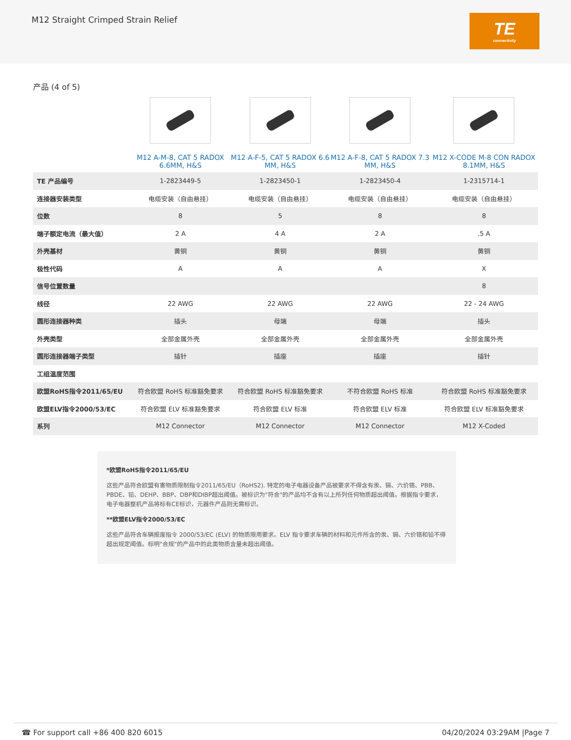M12 Straight Crimped Strain Relief
TE
connectivity
产品 (4 of 5)
| | M12 A-M-8, CAT 5 RADOX 6.6MM, H&S | M12 A-F-5, CAT 5 RADOX 6.6 MM, H&S | M12 A-F-8, CAT 5 RADOX 7.3 MM, H&S | M12 X-CODE M-8 CON RADOX 8.1MM, H&S |
| TE 产品编号 | 1-2823449-5 | 1-2823450-1 | 1-2823450-4 | 1-2315714-1 |
| 连接器安装类型 | 电缆安装（自由悬挂） | 电缆安装（自由悬挂） | 电缆安装（自由悬挂） | 电缆安装（自由悬挂） |
| 位数 | 8 | 5 | 8 | 8 |
| 端子额定电流（最大值） | 2 A | 4 A | 2 A | .5 A |
| 外壳基材 | 黄铜 | 黄铜 | 黄铜 | 黄铜 |
| 极性代码 | A | A | A | X |
| 信号位置数量 | | | | 8 |
| 线径 | 22 AWG | 22 AWG | 22 AWG | 22 - 24 AWG |
| 圆形连接器种类 | 插头 | 母端 | 母端 | 插头 |
| 外壳类型 | 全部金属外壳 | 全部金属外壳 | 全部金属外壳 | 全部金属外壳 |
| 圆形连接器端子类型 | 插针 | 插座 | 插座 | 插针 |
| 工组温度范围 | | | | |
| 欧盟RoHS指令2011/65/EU | 符合欧盟 RoHS 标准豁免要求 | 符合欧盟 RoHS 标准豁免要求 | 不符合欧盟 RoHS 标准 | 符合欧盟 RoHS 标准豁免要求 |
| 欧盟ELV指令2000/53/EC | 符合欧盟 ELV 标准豁免要求 | 符合欧盟 ELV 标准 | 符合欧盟 ELV 标准 | 符合欧盟 ELV 标准豁免要求 |
| 系列 | M12 Connector | M12 Connector | M12 Connector | M12 X-Coded |
*欧盟RoHS指令2011/65/EU
这些产品符合欧盟有害物质限制指令2011/65/EU（RoHS2). 特定的电子电器设备产品被要求不得含有汞、镉、六价铬、PBB、PBDE、铅、DEHP、BBP、DBP和DIBP超出阈值。被标识为"符合"的产品均不含有以上所列任何物质超出阈值。根据指令要求，电子电器整机产品将标有CE标识，元器件产品则无需标识。
**欧盟ELV指令2000/53/EC
这些产品符合车辆报废指令 2000/53/EC (ELV) 的物质限用要求。ELV 指令要求车辆的材料和元件所含的汞、镉、六价铬和铅不得超出规定阈值。标明"合规"的产品中的此类物质含量未超出阈值。
☎ For support call +86 400 820 6015 04/20/2024 03:29AM |Page 7